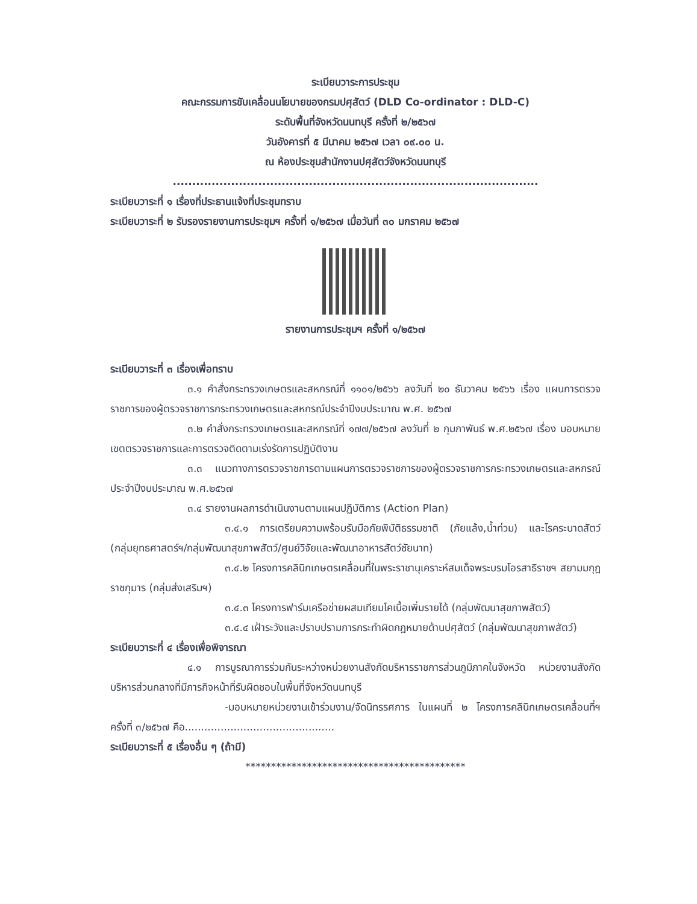ระเบียบวาระการประชุม
คณะกรรมการขับเคลื่อนนโยบายของกรมปศุสัตว์ (DLD Co-ordinator : DLD-C)
ระดับพื้นที่จังหวัดนนทบุรี ครั้งที่ ๒/๒๕๖๗
วันอังคารที่ ๕ มีนาคม ๒๕๖๗ เวลา ๐๙.๐๐ น.
ณ ห้องประชุมสำนักงานปศุสัตว์จังหวัดนนทบุรี
..............................................................................................
ระเบียบวาระที่ ๑ เรื่องที่ประธานแจ้งที่ประชุมทราบ
ระเบียบวาระที่ ๒ รับรองรายงานการประชุมฯ ครั้งที่ ๑/๒๕๖๗ เมื่อวันที่ ๓๐ มกราคม ๒๕๖๗
รายงานการประชุมฯ ครั้งที่ ๑/๒๕๖๗
ระเบียบวาระที่ ๓ เรื่องเพื่อทราบ
๓.๑ คำสั่งกระทรวงเกษตรและสหกรณ์ที่ ๑๑๐๑/๒๕๖๖ ลงวันที่ ๒๐ ธันวาคม ๒๕๖๖ เรื่อง แผนการตรวจราชการของผู้ตรวจราชการกระทรวงเกษตรและสหกรณ์ประจำปีงบประมาณ พ.ศ. ๒๕๖๗
๓.๒ คำสั่งกระทรวงเกษตรและสหกรณ์ที่ ๑๗๗/๒๕๖๗ ลงวันที่ ๒ กุมภาพันธ์ พ.ศ.๒๕๖๗ เรื่อง มอบหมายเขตตรวจราชการและการตรวจติดตามเร่งรัดการปฏิบัติงาน
๓.๓ แนวทางการตรวจราชการตามแผนการตรวจราชการของผู้ตรวจราชการกระทรวงเกษตรและสหกรณ์ ประจำปีงบประมาณ พ.ศ.๒๕๖๗
๓.๔ รายงานผลการดำเนินงานตามแผนปฏิบัติการ (Action Plan)
๓.๔.๑ การเตรียมความพร้อมรับมือภัยพิบัติธรรมชาติ (ภัยแล้ง,น้ำท่วม) และโรคระบาดสัตว์ (กลุ่มยุทธศาสตร์ฯ/กลุ่มพัฒนาสุขภาพสัตว์/ศูนย์วิจัยและพัฒนาอาหารสัตว์ชัยนาท)
๓.๔.๒ โครงการคลินิกเกษตรเคลื่อนที่ในพระราชานุเคราะห์สมเด็จพระบรมโอรสาธิราชฯ สยามมกุฎราชกุมาร (กลุ่มส่งเสริมฯ)
๓.๔.๓ โครงการฟาร์มเครือข่ายผสมเทียมโคเนื้อเพิ่มรายได้ (กลุ่มพัฒนาสุขภาพสัตว์)
๓.๔.๔ เฝ้าระวังและปราบปรามการกระทำผิดกฎหมายด้านปศุสัตว์ (กลุ่มพัฒนาสุขภาพสัตว์)
ระเบียบวาระที่ ๔ เรื่องเพื่อพิจารณา
๔.๑ การบูรณาการร่วมกันระหว่างหน่วยงานสังกัดบริหารราชการส่วนภูมิภาคในจังหวัด หน่วยงานสังกัดบริหารส่วนกลางที่มีภารกิจหน้าที่รับผิดชอบในพื้นที่จังหวัดนนทบุรี
-มอบหมายหน่วยงานเข้าร่วมงาน/จัดนิทรรศการ ในแผนที่ ๒ โครงการคลินิกเกษตรเคลื่อนที่ฯ ครั้งที่ ๓/๒๕๖๗ คือ..............................................
ระเบียบวาระที่ ๕ เรื่องอื่น ๆ (ถ้ามี)
*******************************************